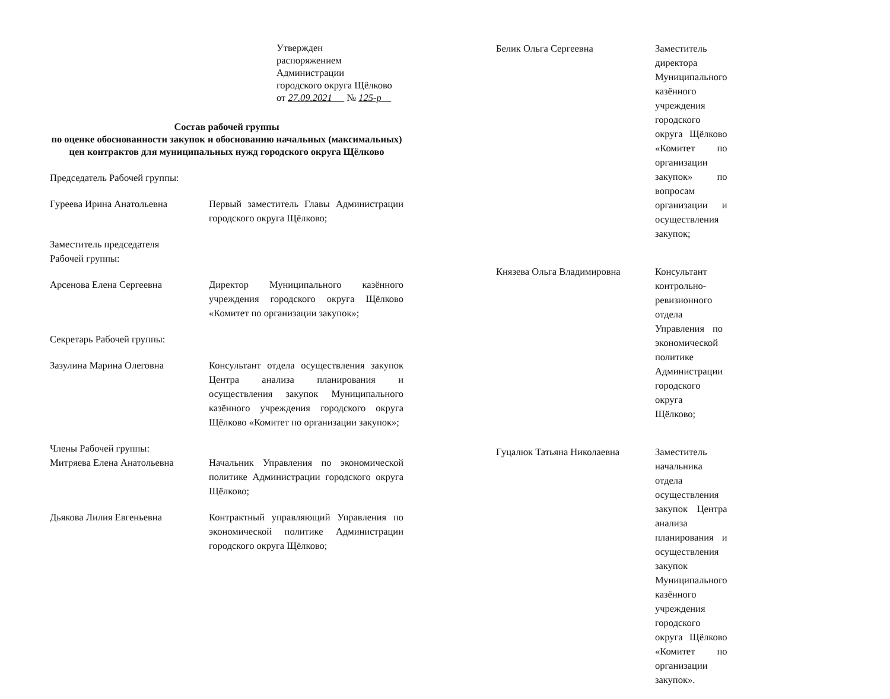Утвержден
распоряжением Администрации
городского округа Щёлково
от 27.09.2021 № 125-р
Состав рабочей группы
по оценке обоснованности закупок и обоснованию начальных (максимальных) цен контрактов для муниципальных нужд городского округа Щёлково
Председатель Рабочей группы:
Гуреева Ирина Анатольевна Первый заместитель Главы Администрации городского округа Щёлково;
Заместитель председателя
Рабочей группы:
Арсенова Елена Сергеевна Директор Муниципального казённого учреждения городского округа Щёлково «Комитет по организации закупок»;
Секретарь Рабочей группы:
Зазулина Марина Олеговна Консультант отдела осуществления закупок Центра анализа планирования и осуществления закупок Муниципального казённого учреждения городского округа Щёлково «Комитет по организации закупок»;
Члены Рабочей группы:
Митряева Елена Анатольевна Начальник Управления по экономической политике Администрации городского округа Щёлково;
Дьякова Лилия Евгеньевна Контрактный управляющий Управления по экономической политике Администрации городского округа Щёлково;
Белик Ольга Сергеевна Заместитель директора Муниципального казённого учреждения городского округа Щёлково «Комитет по организации закупок» по вопросам организации и осуществления закупок;
Князева Ольга Владимировна Консультант контрольно-ревизионного отдела Управления по экономической политике Администрации городского округа Щёлково;
Гуцалюк Татьяна Николаевна Заместитель начальника отдела осуществления закупок Центра анализа планирования и осуществления закупок Муниципального казённого учреждения городского округа Щёлково «Комитет по организации закупок».